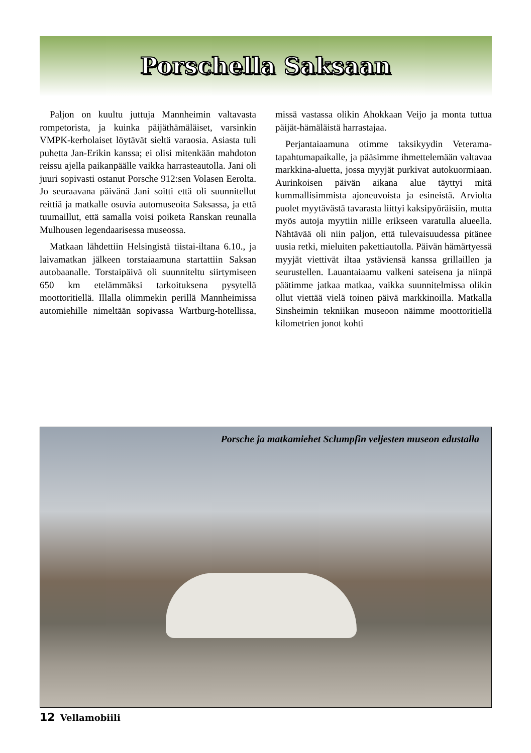Porschella Saksaan
Paljon on kuultu juttuja Mannheimin valtavasta rompetorista, ja kuinka päijäthämäläiset, varsinkin VMPK-kerholaiset löytävät sieltä varaosia. Asiasta tuli puhetta Jan-Erikin kanssa; ei olisi mitenkään mahdoton reissu ajella paikanpäälle vaikka harrasteautolla. Jani oli juuri sopivasti ostanut Porsche 912:sen Volasen Eerolta. Jo seuraavana päivänä Jani soitti että oli suunnitellut reittiä ja matkalle osuvia automuseoita Saksassa, ja että tuumaillut, että samalla voisi poiketa Ranskan reunalla Mulhousen legendaarisessa museossa.
Matkaan lähdettiin Helsingistä tiistai-iltana 6.10., ja laivamatkan jälkeen torstaiaamuna startattiin Saksan autobaanalle. Torstaipäivä oli suunniteltu siirtymiseen 650 km etelämmäksi tarkoituksena pysytellä moottoritiellä. Illalla olimmekin perillä Mannheimissa automiehille nimeltään sopivassa Wartburg-hotellissa, missä vastassa olikin Ahokkaan Veijo ja monta tuttua päijät-hämäläistä harrastajaa.
Perjantaiaamuna otimme taksikyydin Veterama-tapahtumapaikalle, ja pääsimme ihmettelemään valtavaa markkina-aluetta, jossa myyjät purkivat autokuormiaan. Aurinkoisen päivän aikana alue täyttyi mitä kummallisimmista ajoneuvoista ja esineistä. Arviolta puolet myytävästä tavarasta liittyi kaksipyöräisiin, mutta myös autoja myytiin niille erikseen varatulla alueella. Nähtävää oli niin paljon, että tulevaisuudessa pitänee uusia retki, mieluiten pakettiautolla. Päivän hämärtyessä myyjät viettivät iltaa ystäviensä kanssa grillaillen ja seurustellen. Lauantaiaamu valkeni sateisena ja niinpä päätimme jatkaa matkaa, vaikka suunnitelmissa olikin ollut viettää vielä toinen päivä markkinoilla. Matkalla Sinsheimin tekniikan museoon näimme moottoritiellä kilometrien jonot kohti
Porsche ja matkamiehet Sclumpfin veljesten museon edustalla
12 Vellamobiili